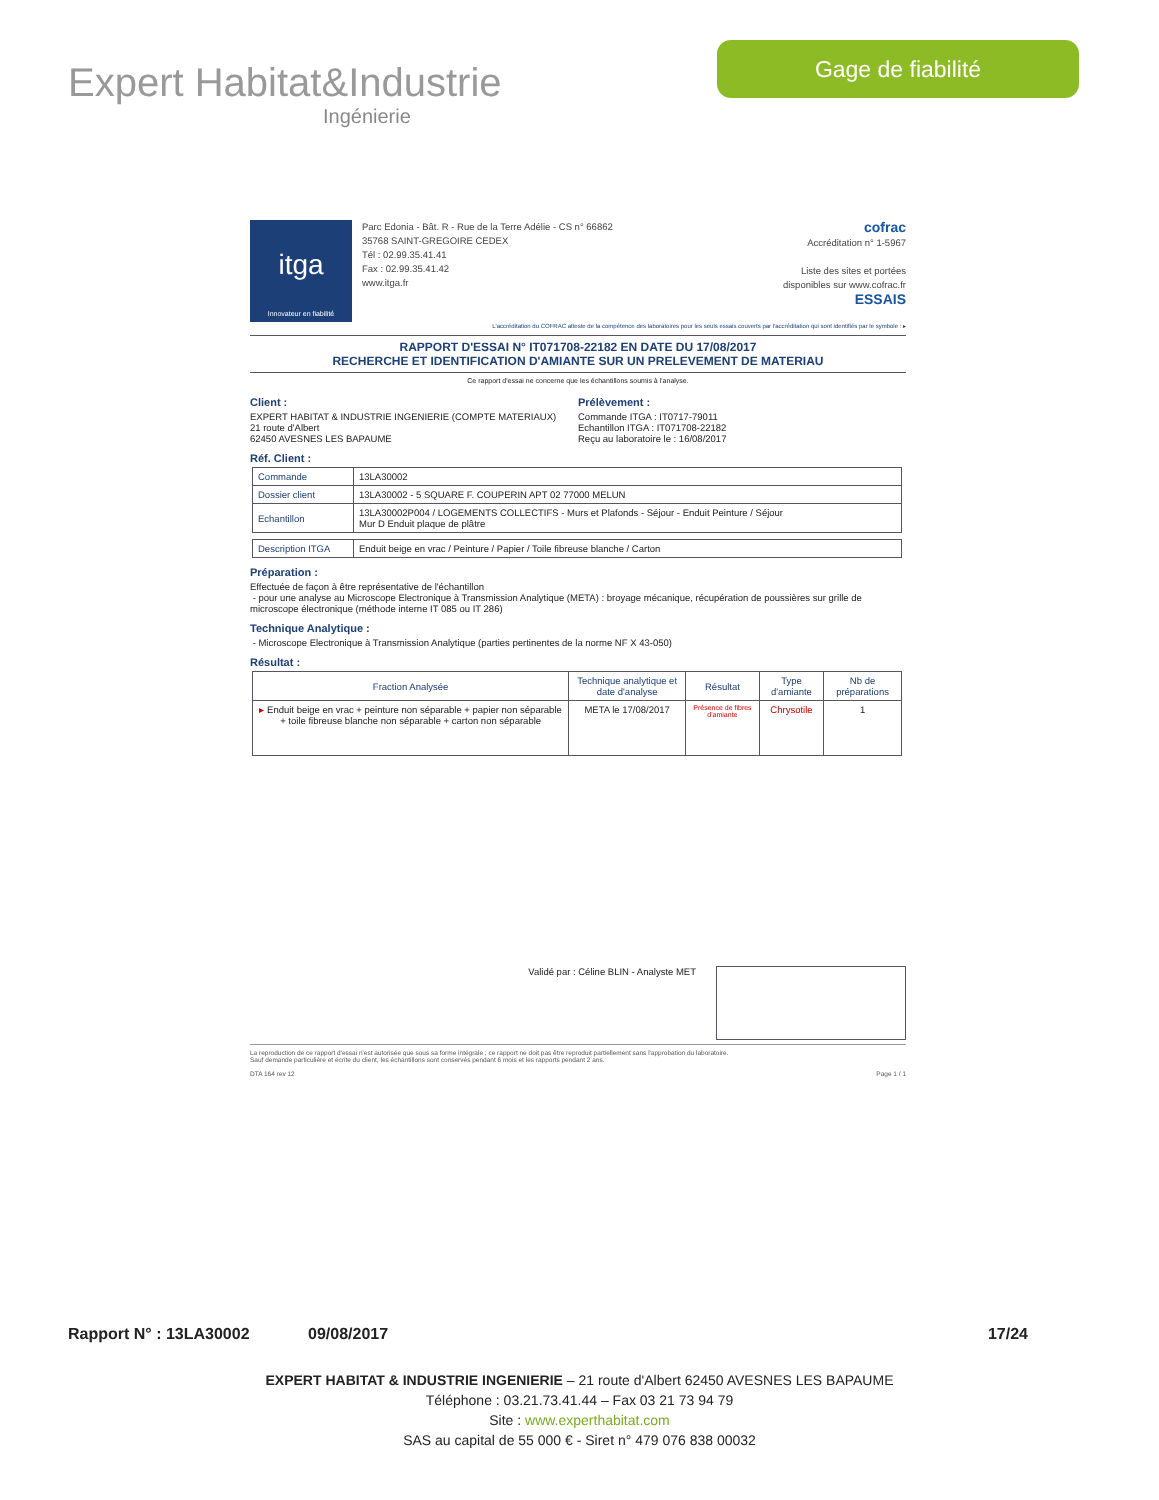Expert Habitat&Industrie
Ingénierie
Gage de fiabilité
itga
Innovateur en fiabilité
Parc Edonia - Bât. R - Rue de la Terre Adélie - CS n° 66862
35768 SAINT-GREGOIRE CEDEX
Tél : 02.99.35.41.41
Fax : 02.99.35.41.42
www.itga.fr
cofrac
Accréditation n° 1-5967
Liste des sites et portées
disponibles sur www.cofrac.fr
ESSAIS
L'accréditation du COFRAC atteste de la compétence des laboratoires pour les seuls essais couverts par l'accréditation qui sont identifiés par le symbole : ▸
RAPPORT D'ESSAI N° IT071708-22182 EN DATE DU 17/08/2017
RECHERCHE ET IDENTIFICATION D'AMIANTE SUR UN PRELEVEMENT DE MATERIAU
Ce rapport d'essai ne concerne que les échantillons soumis à l'analyse.
Client :
EXPERT HABITAT & INDUSTRIE INGENIERIE (COMPTE MATERIAUX)
21 route d'Albert
62450 AVESNES LES BAPAUME
Prélèvement :
Commande ITGA : IT0717-79011
Echantillon ITGA : IT071708-22182
Reçu au laboratoire le : 16/08/2017
Réf. Client :
| Commande | 13LA30002 |
| Dossier client | 13LA30002 - 5 SQUARE F. COUPERIN APT 02 77000 MELUN |
| Echantillon | 13LA30002P004 / LOGEMENTS COLLECTIFS - Murs et Plafonds - Séjour - Enduit Peinture / Séjour Mur D Enduit plaque de plâtre |
| Description ITGA | Enduit beige en vrac / Peinture / Papier / Toile fibreuse blanche / Carton |
Préparation :
Effectuée de façon à être représentative de l'échantillon
- pour une analyse au Microscope Electronique à Transmission Analytique (META) : broyage mécanique, récupération de poussières sur grille de microscope électronique (méthode interne IT 085 ou IT 286)
Technique Analytique :
- Microscope Electronique à Transmission Analytique (parties pertinentes de la norme NF X 43-050)
Résultat :
| Fraction Analysée | Technique analytique et date d'analyse | Résultat | Type d'amiante | Nb de préparations |
| --- | --- | --- | --- | --- |
| ▸ Enduit beige en vrac + peinture non séparable + papier non séparable + toile fibreuse blanche non séparable + carton non séparable | META le 17/08/2017 | Présence de fibres d'amiante | Chrysotile | 1 |
Validé par : Céline BLIN - Analyste MET
La reproduction de ce rapport d'essai n'est autorisée que sous sa forme intégrale ; ce rapport ne doit pas être reproduit partiellement sans l'approbation du laboratoire.
Sauf demande particulière et écrite du client, les échantillons sont conservés pendant 6 mois et les rapports pendant 2 ans.
DTA 164 rev 12 Page 1 / 1
Rapport N° : 13LA30002 09/08/2017 17/24
EXPERT HABITAT & INDUSTRIE INGENIERIE – 21 route d'Albert 62450 AVESNES LES BAPAUME
Téléphone : 03.21.73.41.44 – Fax 03 21 73 94 79
Site : www.experthabitat.com
SAS au capital de 55 000 € - Siret n° 479 076 838 00032